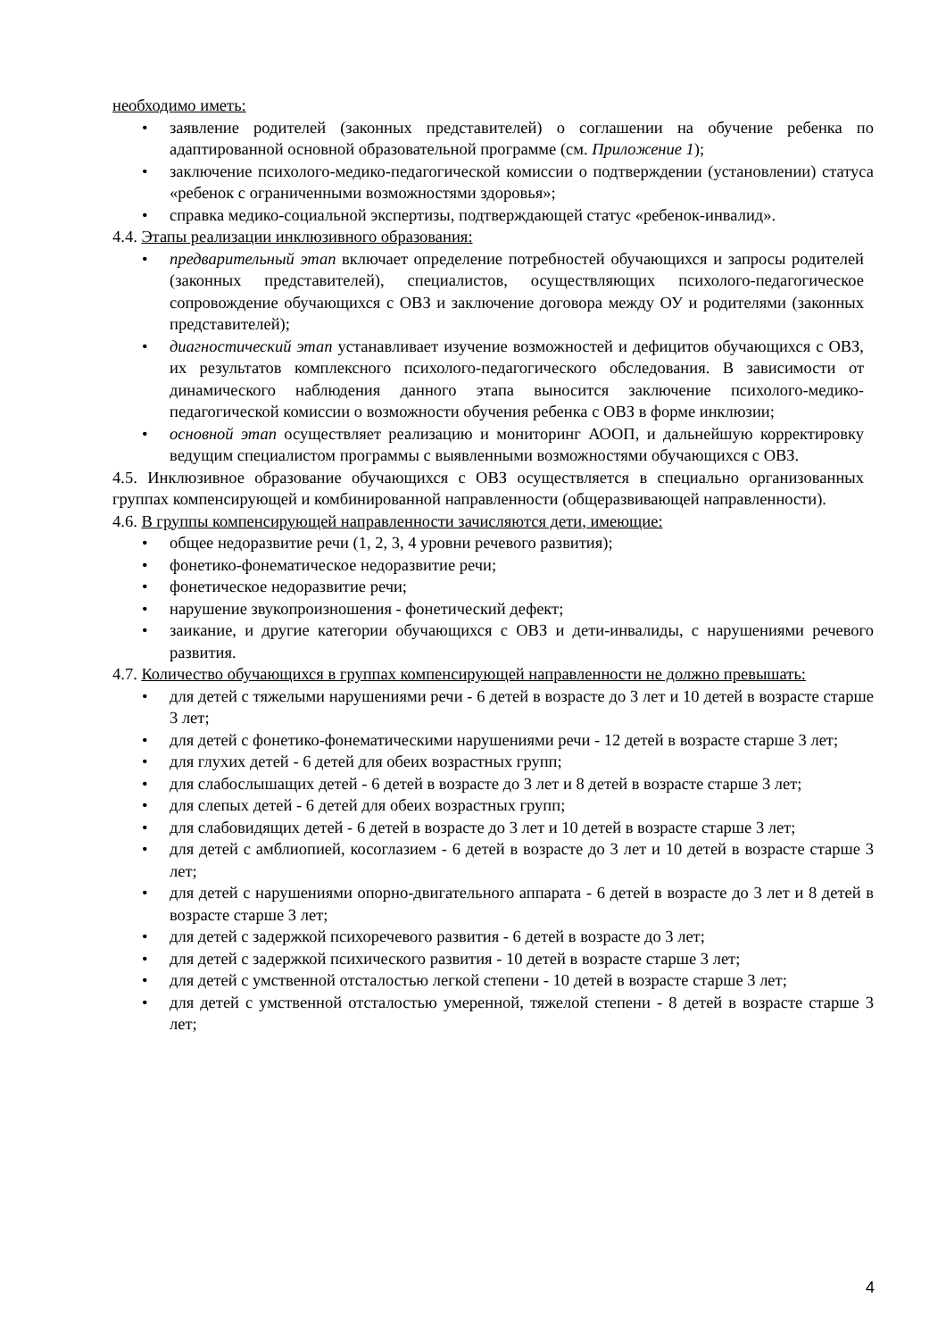необходимо иметь:
• заявление родителей (законных представителей) о соглашении на обучение ребенка по адаптированной основной образовательной программе (см. Приложение 1);
• заключение психолого-медико-педагогической комиссии о подтверждении (установлении) статуса «ребенок с ограниченными возможностями здоровья»;
• справка медико-социальной экспертизы, подтверждающей статус «ребенок-инвалид».
4.4. Этапы реализации инклюзивного образования:
• предварительный этап включает определение потребностей обучающихся и запросы родителей (законных представителей), специалистов, осуществляющих психолого-педагогическое сопровождение обучающихся с ОВЗ и заключение договора между ОУ и родителями (законных представителей);
• диагностический этап устанавливает изучение возможностей и дефицитов обучающихся с ОВЗ, их результатов комплексного психолого-педагогического обследования. В зависимости от динамического наблюдения данного этапа выносится заключение психолого-медико-педагогической комиссии о возможности обучения ребенка с ОВЗ в форме инклюзии;
• основной этап осуществляет реализацию и мониторинг АООП, и дальнейшую корректировку ведущим специалистом программы с выявленными возможностями обучающихся с ОВЗ.
4.5. Инклюзивное образование обучающихся с ОВЗ осуществляется в специально организованных группах компенсирующей и комбинированной направленности (общеразвивающей направленности).
4.6. В группы компенсирующей направленности зачисляются дети, имеющие:
• общее недоразвитие речи (1, 2, 3, 4 уровни речевого развития);
• фонетико-фонематическое недоразвитие речи;
• фонетическое недоразвитие речи;
• нарушение звукопроизношения - фонетический дефект;
• заикание, и другие категории обучающихся с ОВЗ и дети-инвалиды, с нарушениями речевого развития.
4.7. Количество обучающихся в группах компенсирующей направленности не должно превышать:
• для детей с тяжелыми нарушениями речи - 6 детей в возрасте до 3 лет и 10 детей в возрасте старше 3 лет;
• для детей с фонетико-фонематическими нарушениями речи - 12 детей в возрасте старше 3 лет;
• для глухих детей - 6 детей для обеих возрастных групп;
• для слабослышащих детей - 6 детей в возрасте до 3 лет и 8 детей в возрасте старше 3 лет;
• для слепых детей - 6 детей для обеих возрастных групп;
• для слабовидящих детей - 6 детей в возрасте до 3 лет и 10 детей в возрасте старше 3 лет;
• для детей с амблиопией, косоглазием - 6 детей в возрасте до 3 лет и 10 детей в возрасте старше 3 лет;
• для детей с нарушениями опорно-двигательного аппарата - 6 детей в возрасте до 3 лет и 8 детей в возрасте старше 3 лет;
• для детей с задержкой психоречевого развития - 6 детей в возрасте до 3 лет;
• для детей с задержкой психического развития - 10 детей в возрасте старше 3 лет;
• для детей с умственной отсталостью легкой степени - 10 детей в возрасте старше 3 лет;
• для детей с умственной отсталостью умеренной, тяжелой степени - 8 детей в возрасте старше 3 лет;
4